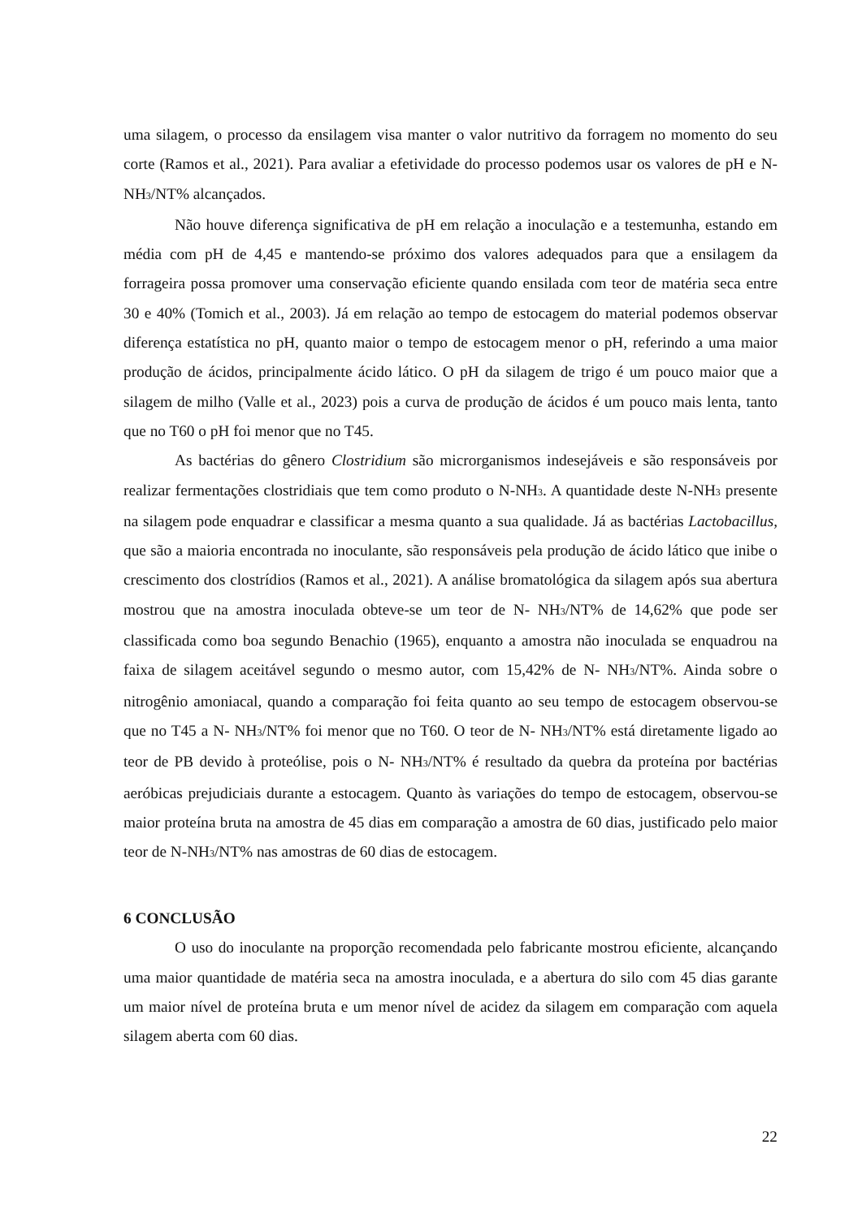uma silagem, o processo da ensilagem visa manter o valor nutritivo da forragem no momento do seu corte (Ramos et al., 2021). Para avaliar a efetividade do processo podemos usar os valores de pH e N- NH<sub>3</sub>/NT% alcançados.
Não houve diferença significativa de pH em relação a inoculação e a testemunha, estando em média com pH de 4,45 e mantendo-se próximo dos valores adequados para que a ensilagem da forrageira possa promover uma conservação eficiente quando ensilada com teor de matéria seca entre 30 e 40% (Tomich et al., 2003). Já em relação ao tempo de estocagem do material podemos observar diferença estatística no pH, quanto maior o tempo de estocagem menor o pH, referindo a uma maior produção de ácidos, principalmente ácido lático. O pH da silagem de trigo é um pouco maior que a silagem de milho (Valle et al., 2023) pois a curva de produção de ácidos é um pouco mais lenta, tanto que no T60 o pH foi menor que no T45.
As bactérias do gênero Clostridium são microrganismos indesejáveis e são responsáveis por realizar fermentações clostridiais que tem como produto o N-NH<sub>3</sub>. A quantidade deste N-NH<sub>3</sub> presente na silagem pode enquadrar e classificar a mesma quanto a sua qualidade. Já as bactérias Lactobacillus, que são a maioria encontrada no inoculante, são responsáveis pela produção de ácido lático que inibe o crescimento dos clostrídios (Ramos et al., 2021). A análise bromatológica da silagem após sua abertura mostrou que na amostra inoculada obteve-se um teor de N- NH<sub>3</sub>/NT% de 14,62% que pode ser classificada como boa segundo Benachio (1965), enquanto a amostra não inoculada se enquadrou na faixa de silagem aceitável segundo o mesmo autor, com 15,42% de N- NH<sub>3</sub>/NT%. Ainda sobre o nitrogênio amoniacal, quando a comparação foi feita quanto ao seu tempo de estocagem observou-se que no T45 a N- NH<sub>3</sub>/NT% foi menor que no T60. O teor de N- NH<sub>3</sub>/NT% está diretamente ligado ao teor de PB devido à proteólise, pois o N- NH<sub>3</sub>/NT% é resultado da quebra da proteína por bactérias aeróbicas prejudiciais durante a estocagem. Quanto às variações do tempo de estocagem, observou-se maior proteína bruta na amostra de 45 dias em comparação a amostra de 60 dias, justificado pelo maior teor de N-NH<sub>3</sub>/NT% nas amostras de 60 dias de estocagem.
6 CONCLUSÃO
O uso do inoculante na proporção recomendada pelo fabricante mostrou eficiente, alcançando uma maior quantidade de matéria seca na amostra inoculada, e a abertura do silo com 45 dias garante um maior nível de proteína bruta e um menor nível de acidez da silagem em comparação com aquela silagem aberta com 60 dias.
22